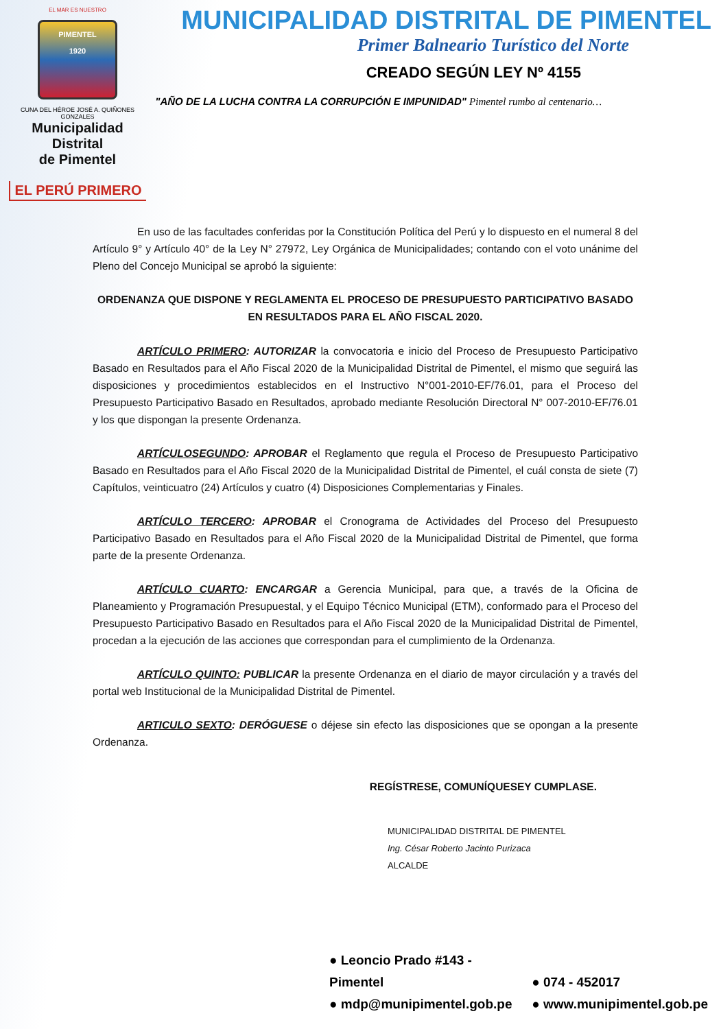EL MAR ES NUESTRO
PIMENTEL
1920
CUNA DEL HÉROE JOSÉ A. QUIÑONES GONZALES
Municipalidad Distrital
de Pimentel
EL PERÚ PRIMERO
MUNICIPALIDAD DISTRITAL DE PIMENTEL
Primer Balneario Turístico del Norte
CREADO SEGÚN LEY Nº 4155
"AÑO DE LA LUCHA CONTRA LA CORRUPCIÓN E IMPUNIDAD" Pimentel rumbo al centenario…
En uso de las facultades conferidas por la Constitución Política del Perú y lo dispuesto en el numeral 8 del Artículo 9° y Artículo 40° de la Ley N° 27972, Ley Orgánica de Municipalidades; contando con el voto unánime del Pleno del Concejo Municipal se aprobó la siguiente:
ORDENANZA QUE DISPONE Y REGLAMENTA EL PROCESO DE PRESUPUESTO PARTICIPATIVO BASADO
EN RESULTADOS PARA EL AÑO FISCAL 2020.
ARTÍCULO PRIMERO: AUTORIZAR la convocatoria e inicio del Proceso de Presupuesto Participativo Basado en Resultados para el Año Fiscal 2020 de la Municipalidad Distrital de Pimentel, el mismo que seguirá las disposiciones y procedimientos establecidos en el Instructivo N°001-2010-EF/76.01, para el Proceso del Presupuesto Participativo Basado en Resultados, aprobado mediante Resolución Directoral N° 007-2010-EF/76.01 y los que dispongan la presente Ordenanza.
ARTÍCULOSEGUNDO: APROBAR el Reglamento que regula el Proceso de Presupuesto Participativo Basado en Resultados para el Año Fiscal 2020 de la Municipalidad Distrital de Pimentel, el cuál consta de siete (7) Capítulos, veinticuatro (24) Artículos y cuatro (4) Disposiciones Complementarias y Finales.
ARTÍCULO TERCERO: APROBAR el Cronograma de Actividades del Proceso del Presupuesto Participativo Basado en Resultados para el Año Fiscal 2020 de la Municipalidad Distrital de Pimentel, que forma parte de la presente Ordenanza.
ARTÍCULO CUARTO: ENCARGAR a Gerencia Municipal, para que, a través de la Oficina de Planeamiento y Programación Presupuestal, y el Equipo Técnico Municipal (ETM), conformado para el Proceso del Presupuesto Participativo Basado en Resultados para el Año Fiscal 2020 de la Municipalidad Distrital de Pimentel, procedan a la ejecución de las acciones que correspondan para el cumplimiento de la Ordenanza.
ARTÍCULO QUINTO: PUBLICAR la presente Ordenanza en el diario de mayor circulación y a través del portal web Institucional de la Municipalidad Distrital de Pimentel.
ARTICULO SEXTO: DERÓGUESE o déjese sin efecto las disposiciones que se opongan a la presente Ordenanza.
REGÍSTRESE, COMUNÍQUESEY CUMPLASE.
MUNICIPALIDAD DISTRITAL DE PIMENTEL
Ing. César Roberto Jacinto Purizaca
ALCALDE
● Leoncio Prado #143 - Pimentel ● 074 - 452017
● mdp@munipimentel.gob.pe ● www.munipimentel.gob.pe